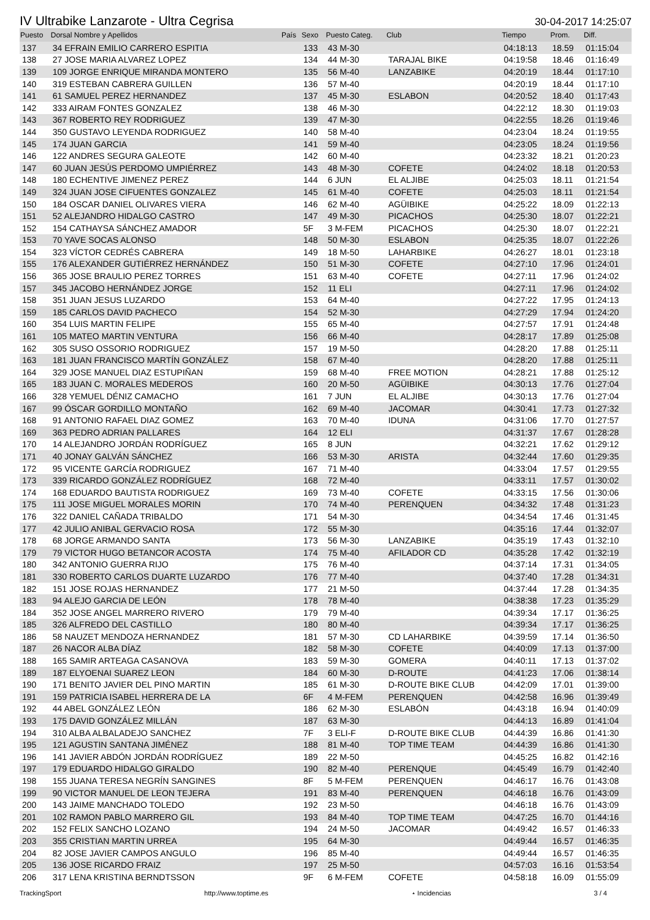IV Ultrabike Lanzarote - Ultra Cegrisa
30-04-2017 14:25:07
| Puesto | Dorsal Nombre y Apellidos | País | Sexo | Puesto Categ. | Club | Tiempo | Prom. | Diff. |
| --- | --- | --- | --- | --- | --- | --- | --- | --- |
| 137 | 34 EFRAIN EMILIO CARRERO ESPITIA | | 133 | 43 M-30 | | 04:18:13 | 18.59 | 01:15:04 |
| 138 | 27 JOSE MARIA ALVAREZ LOPEZ | | 134 | 44 M-30 | TARAJAL BIKE | 04:19:58 | 18.46 | 01:16:49 |
| 139 | 109 JORGE ENRIQUE MIRANDA MONTERO | | 135 | 56 M-40 | LANZABIKE | 04:20:19 | 18.44 | 01:17:10 |
| 140 | 319 ESTEBAN CABRERA GUILLEN | | 136 | 57 M-40 | | 04:20:19 | 18.44 | 01:17:10 |
| 141 | 61 SAMUEL PEREZ HERNANDEZ | | 137 | 45 M-30 | ESLABON | 04:20:52 | 18.40 | 01:17:43 |
| 142 | 333 AIRAM FONTES GONZALEZ | | 138 | 46 M-30 | | 04:22:12 | 18.30 | 01:19:03 |
| 143 | 367 ROBERTO REY RODRIGUEZ | | 139 | 47 M-30 | | 04:22:55 | 18.26 | 01:19:46 |
| 144 | 350 GUSTAVO LEYENDA RODRIGUEZ | | 140 | 58 M-40 | | 04:23:04 | 18.24 | 01:19:55 |
| 145 | 174 JUAN GARCIA | | 141 | 59 M-40 | | 04:23:05 | 18.24 | 01:19:56 |
| 146 | 122 ANDRES SEGURA GALEOTE | | 142 | 60 M-40 | | 04:23:32 | 18.21 | 01:20:23 |
| 147 | 60 JUAN JESÚS PERDOMO UMPIÉRREZ | | 143 | 48 M-30 | COFETE | 04:24:02 | 18.18 | 01:20:53 |
| 148 | 180 ECHENTIVE JIMENEZ PEREZ | | 144 | 6 JUN | EL ALJIBE | 04:25:03 | 18.11 | 01:21:54 |
| 149 | 324 JUAN JOSE CIFUENTES GONZALEZ | | 145 | 61 M-40 | COFETE | 04:25:03 | 18.11 | 01:21:54 |
| 150 | 184 OSCAR DANIEL OLIVARES VIERA | | 146 | 62 M-40 | AGÜIBIKE | 04:25:22 | 18.09 | 01:22:13 |
| 151 | 52 ALEJANDRO HIDALGO CASTRO | | 147 | 49 M-30 | PICACHOS | 04:25:30 | 18.07 | 01:22:21 |
| 152 | 154 CATHAYSA SÁNCHEZ AMADOR | | 5F | 3 M-FEM | PICACHOS | 04:25:30 | 18.07 | 01:22:21 |
| 153 | 70 YAVE SOCAS ALONSO | | 148 | 50 M-30 | ESLABON | 04:25:35 | 18.07 | 01:22:26 |
| 154 | 323 VÍCTOR CEDRÉS CABRERA | | 149 | 18 M-50 | LAHARBIKE | 04:26:27 | 18.01 | 01:23:18 |
| 155 | 176 ALEXANDER GUTIÉRREZ HERNÁNDEZ | | 150 | 51 M-30 | COFETE | 04:27:10 | 17.96 | 01:24:01 |
| 156 | 365 JOSE BRAULIO PEREZ TORRES | | 151 | 63 M-40 | COFETE | 04:27:11 | 17.96 | 01:24:02 |
| 157 | 345 JACOBO HERNÁNDEZ JORGE | | 152 | 11 ELI | | 04:27:11 | 17.96 | 01:24:02 |
| 158 | 351 JUAN JESUS LUZARDO | | 153 | 64 M-40 | | 04:27:22 | 17.95 | 01:24:13 |
| 159 | 185 CARLOS DAVID PACHECO | | 154 | 52 M-30 | | 04:27:29 | 17.94 | 01:24:20 |
| 160 | 354 LUIS MARTIN FELIPE | | 155 | 65 M-40 | | 04:27:57 | 17.91 | 01:24:48 |
| 161 | 105 MATEO MARTIN VENTURA | | 156 | 66 M-40 | | 04:28:17 | 17.89 | 01:25:08 |
| 162 | 305 SUSO OSSORIO RODRIGUEZ | | 157 | 19 M-50 | | 04:28:20 | 17.88 | 01:25:11 |
| 163 | 181 JUAN FRANCISCO MARTÍN GONZÁLEZ | | 158 | 67 M-40 | | 04:28:20 | 17.88 | 01:25:11 |
| 164 | 329 JOSE MANUEL DIAZ ESTUPIÑAN | | 159 | 68 M-40 | FREE MOTION | 04:28:21 | 17.88 | 01:25:12 |
| 165 | 183 JUAN C. MORALES MEDEROS | | 160 | 20 M-50 | AGÜIBIKE | 04:30:13 | 17.76 | 01:27:04 |
| 166 | 328 YEMUEL DÉNIZ CAMACHO | | 161 | 7 JUN | EL ALJIBE | 04:30:13 | 17.76 | 01:27:04 |
| 167 | 99 ÓSCAR GORDILLO MONTAÑO | | 162 | 69 M-40 | JACOMAR | 04:30:41 | 17.73 | 01:27:32 |
| 168 | 91 ANTONIO RAFAEL DIAZ GOMEZ | | 163 | 70 M-40 | IDUNA | 04:31:06 | 17.70 | 01:27:57 |
| 169 | 363 PEDRO ADRIAN PALLARES | | 164 | 12 ELI | | 04:31:37 | 17.67 | 01:28:28 |
| 170 | 14 ALEJANDRO JORDÁN RODRÍGUEZ | | 165 | 8 JUN | | 04:32:21 | 17.62 | 01:29:12 |
| 171 | 40 JONAY GALVÁN SÁNCHEZ | | 166 | 53 M-30 | ARISTA | 04:32:44 | 17.60 | 01:29:35 |
| 172 | 95 VICENTE GARCÍA RODRIGUEZ | | 167 | 71 M-40 | | 04:33:04 | 17.57 | 01:29:55 |
| 173 | 339 RICARDO GONZÁLEZ RODRÍGUEZ | | 168 | 72 M-40 | | 04:33:11 | 17.57 | 01:30:02 |
| 174 | 168 EDUARDO BAUTISTA RODRIGUEZ | | 169 | 73 M-40 | COFETE | 04:33:15 | 17.56 | 01:30:06 |
| 175 | 111 JOSE MIGUEL MORALES MORIN | | 170 | 74 M-40 | PERENQUEN | 04:34:32 | 17.48 | 01:31:23 |
| 176 | 322 DANIEL CAÑADA TRIBALDO | | 171 | 54 M-30 | | 04:34:54 | 17.46 | 01:31:45 |
| 177 | 42 JULIO ANIBAL GERVACIO ROSA | | 172 | 55 M-30 | | 04:35:16 | 17.44 | 01:32:07 |
| 178 | 68 JORGE ARMANDO SANTA | | 173 | 56 M-30 | LANZABIKE | 04:35:19 | 17.43 | 01:32:10 |
| 179 | 79 VICTOR HUGO BETANCOR ACOSTA | | 174 | 75 M-40 | AFILADOR CD | 04:35:28 | 17.42 | 01:32:19 |
| 180 | 342 ANTONIO GUERRA RIJO | | 175 | 76 M-40 | | 04:37:14 | 17.31 | 01:34:05 |
| 181 | 330 ROBERTO CARLOS DUARTE LUZARDO | | 176 | 77 M-40 | | 04:37:40 | 17.28 | 01:34:31 |
| 182 | 151 JOSE ROJAS HERNANDEZ | | 177 | 21 M-50 | | 04:37:44 | 17.28 | 01:34:35 |
| 183 | 94 ALEJO GARCIA DE LEÓN | | 178 | 78 M-40 | | 04:38:38 | 17.23 | 01:35:29 |
| 184 | 352 JOSE ANGEL MARRERO RIVERO | | 179 | 79 M-40 | | 04:39:34 | 17.17 | 01:36:25 |
| 185 | 326 ALFREDO DEL CASTILLO | | 180 | 80 M-40 | | 04:39:34 | 17.17 | 01:36:25 |
| 186 | 58 NAUZET MENDOZA HERNANDEZ | | 181 | 57 M-30 | CD LAHARBIKE | 04:39:59 | 17.14 | 01:36:50 |
| 187 | 26 NACOR ALBA DÍAZ | | 182 | 58 M-30 | COFETE | 04:40:09 | 17.13 | 01:37:00 |
| 188 | 165 SAMIR ARTEAGA CASANOVA | | 183 | 59 M-30 | GOMERA | 04:40:11 | 17.13 | 01:37:02 |
| 189 | 187 ELYOENAI SUAREZ LEON | | 184 | 60 M-30 | D-ROUTE | 04:41:23 | 17.06 | 01:38:14 |
| 190 | 171 BENITO JAVIER DEL PINO MARTIN | | 185 | 61 M-30 | D-ROUTE BIKE CLUB | 04:42:09 | 17.01 | 01:39:00 |
| 191 | 159 PATRICIA ISABEL HERRERA DE LA | | 6F | 4 M-FEM | PERENQUEN | 04:42:58 | 16.96 | 01:39:49 |
| 192 | 44 ABEL GONZÁLEZ LEÓN | | 186 | 62 M-30 | ESLABÓN | 04:43:18 | 16.94 | 01:40:09 |
| 193 | 175 DAVID GONZÁLEZ MILLÁN | | 187 | 63 M-30 | | 04:44:13 | 16.89 | 01:41:04 |
| 194 | 310 ALBA ALBALADEJO SANCHEZ | | 7F | 3 ELI-F | D-ROUTE BIKE CLUB | 04:44:39 | 16.86 | 01:41:30 |
| 195 | 121 AGUSTIN SANTANA JIMÉNEZ | | 188 | 81 M-40 | TOP TIME TEAM | 04:44:39 | 16.86 | 01:41:30 |
| 196 | 141 JAVIER ABDÓN JORDÁN RODRÍGUEZ | | 189 | 22 M-50 | | 04:45:25 | 16.82 | 01:42:16 |
| 197 | 179 EDUARDO HIDALGO GIRALDO | | 190 | 82 M-40 | PERENQUE | 04:45:49 | 16.79 | 01:42:40 |
| 198 | 155 JUANA TERESA NEGRÍN SANGINES | | 8F | 5 M-FEM | PERENQUEN | 04:46:17 | 16.76 | 01:43:08 |
| 199 | 90 VICTOR MANUEL DE LEON TEJERA | | 191 | 83 M-40 | PERENQUEN | 04:46:18 | 16.76 | 01:43:09 |
| 200 | 143 JAIME MANCHADO TOLEDO | | 192 | 23 M-50 | | 04:46:18 | 16.76 | 01:43:09 |
| 201 | 102 RAMON PABLO MARRERO GIL | | 193 | 84 M-40 | TOP TIME TEAM | 04:47:25 | 16.70 | 01:44:16 |
| 202 | 152 FELIX SANCHO LOZANO | | 194 | 24 M-50 | JACOMAR | 04:49:42 | 16.57 | 01:46:33 |
| 203 | 355 CRISTIAN MARTIN URREA | | 195 | 64 M-30 | | 04:49:44 | 16.57 | 01:46:35 |
| 204 | 82 JOSE JAVIER CAMPOS ANGULO | | 196 | 85 M-40 | | 04:49:44 | 16.57 | 01:46:35 |
| 205 | 136 JOSE RICARDO FRAIZ | | 197 | 25 M-50 | | 04:57:03 | 16.16 | 01:53:54 |
| 206 | 317 LENA KRISTINA BERNDTSSON | | 9F | 6 M-FEM | COFETE | 04:58:18 | 16.09 | 01:55:09 |
TrackingSport http://www.toptime.es ⋆ Incidencias 3 / 4